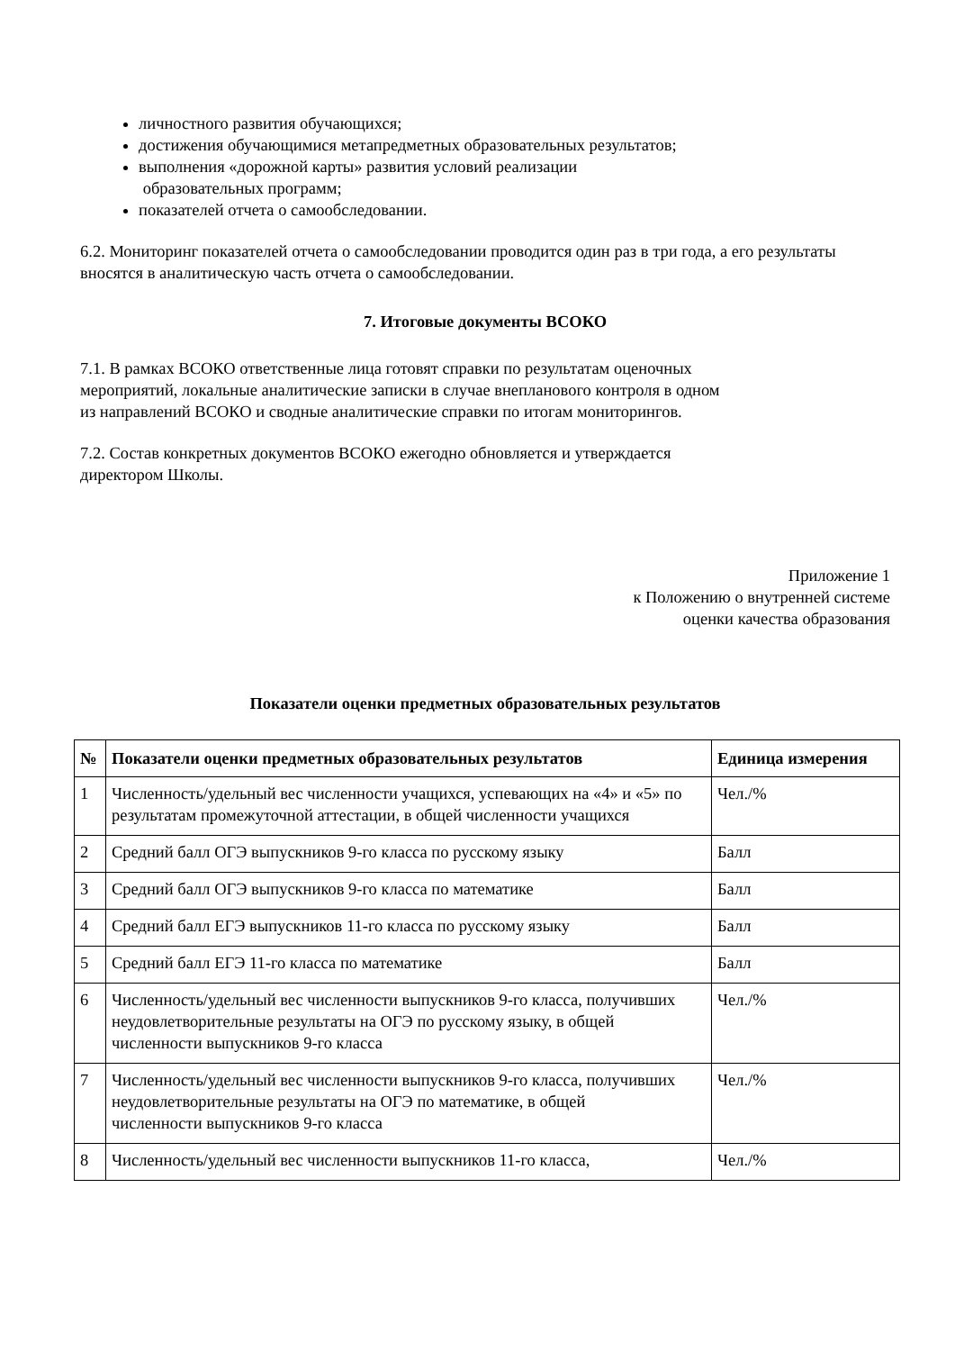личностного развития обучающихся;
достижения обучающимися метапредметных образовательных результатов;
выполнения «дорожной карты» развития условий реализации
образовательных программ;
показателей отчета о самообследовании.
6.2. Мониторинг показателей отчета о самообследовании проводится один раз в три года, а его результаты вносятся в аналитическую часть отчета о самообследовании.
7. Итоговые документы ВСОКО
7.1. В рамках ВСОКО ответственные лица готовят справки по результатам оценочных
мероприятий, локальные аналитические записки в случае внепланового контроля в одном
из направлений ВСОКО и сводные аналитические справки по итогам мониторингов.
7.2. Состав конкретных документов ВСОКО ежегодно обновляется и утверждается
директором Школы.
Приложение 1
к Положению о внутренней системе
оценки качества образования
Показатели оценки предметных образовательных результатов
| № | Показатели оценки предметных образовательных результатов | Единица измерения |
| --- | --- | --- |
| 1 | Численность/удельный вес численности учащихся, успевающих на «4» и «5» по результатам промежуточной аттестации, в общей численности учащихся | Чел./% |
| 2 | Средний балл ОГЭ выпускников 9-го класса по русскому языку | Балл |
| 3 | Средний балл ОГЭ выпускников 9-го класса по математике | Балл |
| 4 | Средний балл ЕГЭ выпускников 11-го класса по русскому языку | Балл |
| 5 | Средний балл ЕГЭ 11-го класса по математике | Балл |
| 6 | Численность/удельный вес численности выпускников 9-го класса, получивших неудовлетворительные результаты на ОГЭ по русскому языку, в общей численности выпускников 9-го класса | Чел./% |
| 7 | Численность/удельный вес численности выпускников 9-го класса, получивших неудовлетворительные результаты на ОГЭ по математике, в общей численности выпускников 9-го класса | Чел./% |
| 8 | Численность/удельный вес численности выпускников 11-го класса, | Чел./% |